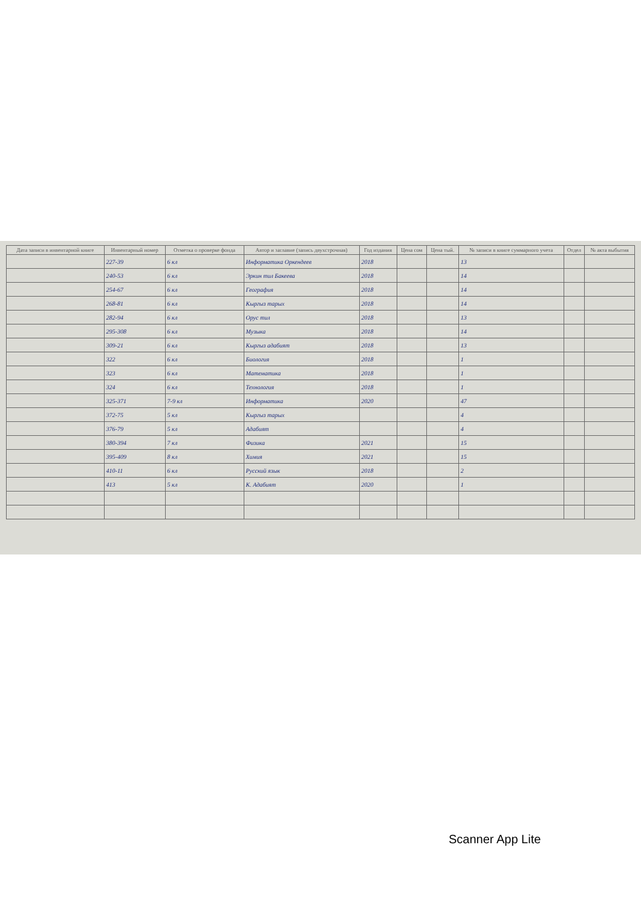| Дата записи в инвентарной книге | Инвентарный номер | Отметка о проверке фонда | Автор и заглавие (запись двухстрочная) | Год издания | Цена сом | Цена тый. | № записи в книге суммарного учета | Отдел | № акта выбытия |
| --- | --- | --- | --- | --- | --- | --- | --- | --- | --- |
| | 227-39 | 6 кл | Информатика Оркендеев | 2018 | | | 13 | | |
| | 240-53 | 6 кл | Эркин тил Бакеева | 2018 | | | 14 | | |
| | 254-67 | 6 кл | География | 2018 | | | 14 | | |
| | 268-81 | 6 кл | Кыргыз тарых | 2018 | | | 14 | | |
| | 282-94 | 6 кл | Орус тил | 2018 | | | 13 | | |
| | 295-308 | 6 кл | Музыка | 2018 | | | 14 | | |
| | 309-21 | 6 кл | Кыргыз адабият | 2018 | | | 13 | | |
| | 322 | 6 кл | Биология | 2018 | | | 1 | | |
| | 323 | 6 кл | Математика | 2018 | | | 1 | | |
| | 324 | 6 кл | Технология | 2018 | | | 1 | | |
| | 325-371 | 7-9 кл | Информатика | 2020 | | | 47 | | |
| | 372-75 | 5 кл | Кыргыз тарых | | | | 4 | | |
| | 376-79 | 5 кл | Адабият | | | | 4 | | |
| | 380-394 | 7 кл | Физика | 2021 | | | 15 | | |
| | 395-409 | 8 кл | Химия | 2021 | | | 15 | | |
| | 410-11 | 6 кл | Русский язык | 2018 | | | 2 | | |
| | 413 | 5 кл | К. Адабият | 2020 | | | 1 | | |
Scanner App Lite